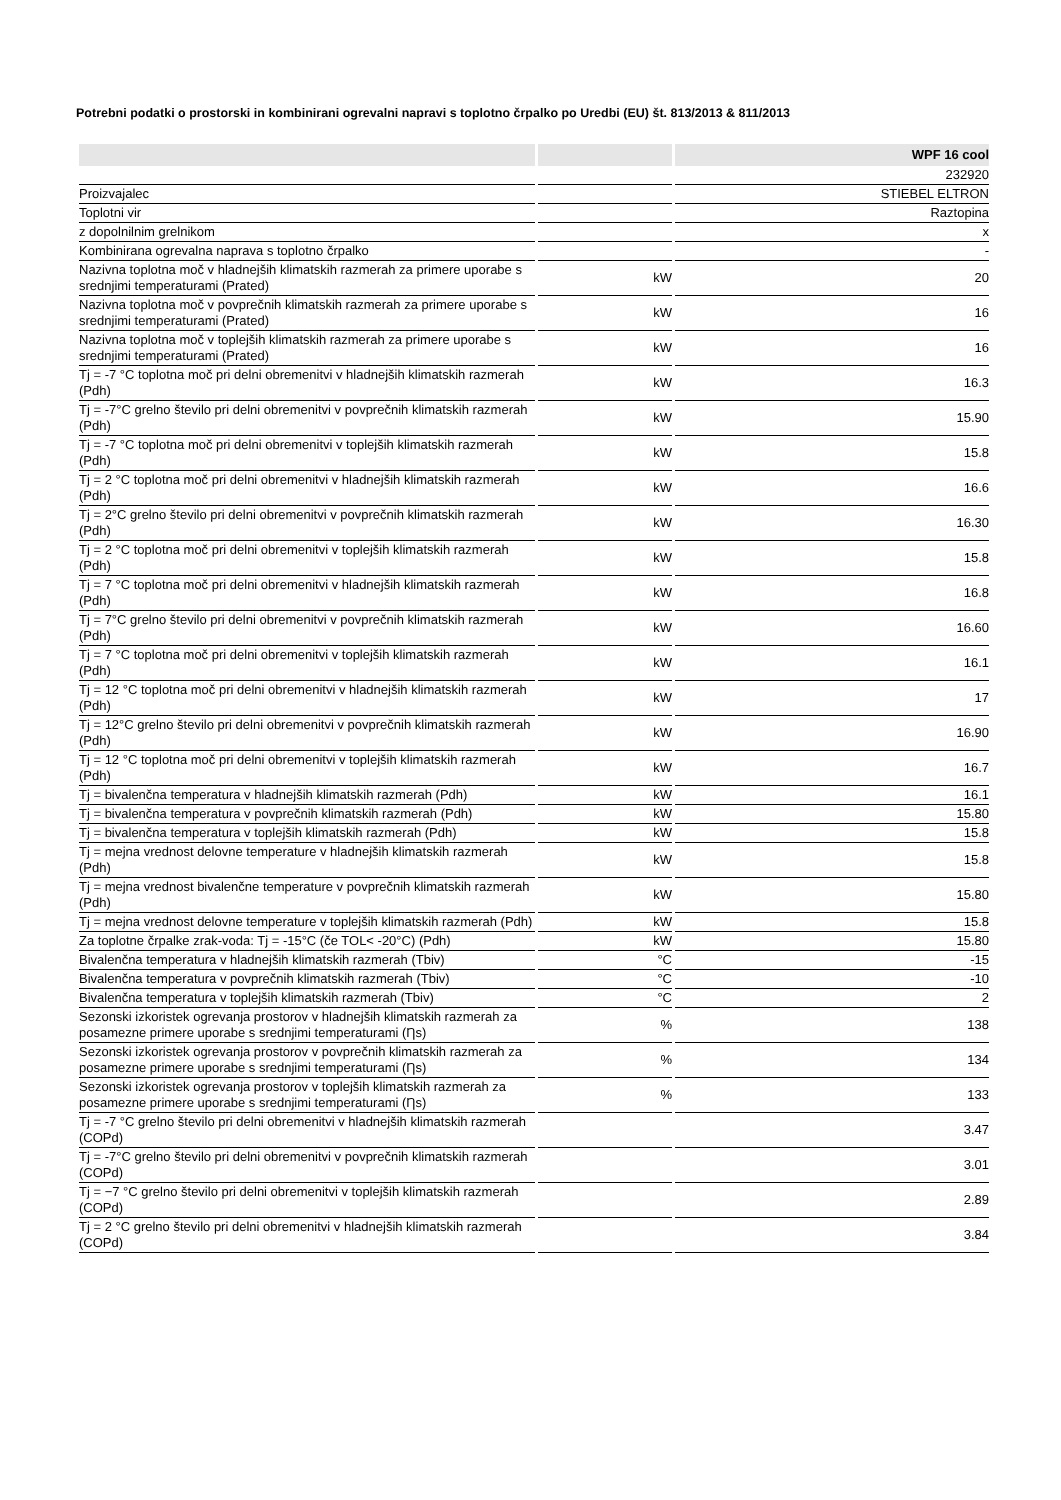Potrebni podatki o prostorski in kombinirani ogrevalni napravi s toplotno črpalko po Uredbi (EU) št. 813/2013 & 811/2013
| | | WPF 16 cool |
| --- | --- | --- |
| | | 232920 |
| Proizvajalec | | STIEBEL ELTRON |
| Toplotni vir | | Raztopina |
| z dopolnilnim grelnikom | | x |
| Kombinirana ogrevalna naprava s toplotno črpalko | | - |
| Nazivna toplotna moč v hladnejših klimatskih razmerah za primere uporabe s srednjimi temperaturami (Prated) | kW | 20 |
| Nazivna toplotna moč v povprečnih klimatskih razmerah za primere uporabe s srednjimi temperaturami (Prated) | kW | 16 |
| Nazivna toplotna moč v toplejših klimatskih razmerah za primere uporabe s srednjimi temperaturami (Prated) | kW | 16 |
| Tj = -7 °C toplotna moč pri delni obremenitvi v hladnejših klimatskih razmerah (Pdh) | kW | 16.3 |
| Tj = -7°C grelno število pri delni obremenitvi v povprečnih klimatskih razmerah (Pdh) | kW | 15.90 |
| Tj = -7 °C toplotna moč pri delni obremenitvi v toplejših klimatskih razmerah (Pdh) | kW | 15.8 |
| Tj = 2 °C toplotna moč pri delni obremenitvi v hladnejših klimatskih razmerah (Pdh) | kW | 16.6 |
| Tj = 2°C grelno število pri delni obremenitvi v povprečnih klimatskih razmerah (Pdh) | kW | 16.30 |
| Tj = 2 °C toplotna moč pri delni obremenitvi v toplejših klimatskih razmerah (Pdh) | kW | 15.8 |
| Tj = 7 °C toplotna moč pri delni obremenitvi v hladnejših klimatskih razmerah (Pdh) | kW | 16.8 |
| Tj = 7°C grelno število pri delni obremenitvi v povprečnih klimatskih razmerah (Pdh) | kW | 16.60 |
| Tj = 7 °C toplotna moč pri delni obremenitvi v toplejših klimatskih razmerah (Pdh) | kW | 16.1 |
| Tj = 12 °C toplotna moč pri delni obremenitvi v hladnejših klimatskih razmerah (Pdh) | kW | 17 |
| Tj = 12°C grelno število pri delni obremenitvi v povprečnih klimatskih razmerah (Pdh) | kW | 16.90 |
| Tj = 12 °C toplotna moč pri delni obremenitvi v toplejših klimatskih razmerah (Pdh) | kW | 16.7 |
| Tj = bivalenčna temperatura v hladnejših klimatskih razmerah (Pdh) | kW | 16.1 |
| Tj = bivalenčna temperatura v povprečnih klimatskih razmerah (Pdh) | kW | 15.80 |
| Tj = bivalenčna temperatura v toplejših klimatskih razmerah (Pdh) | kW | 15.8 |
| Tj = mejna vrednost delovne temperature v hladnejših klimatskih razmerah (Pdh) | kW | 15.8 |
| Tj = mejna vrednost bivalenčne temperature v povprečnih klimatskih razmerah (Pdh) | kW | 15.80 |
| Tj = mejna vrednost delovne temperature v toplejših klimatskih razmerah (Pdh) | kW | 15.8 |
| Za toplotne črpalke zrak-voda: Tj = -15°C (če TOL< -20°C) (Pdh) | kW | 15.80 |
| Bivalenčna temperatura v hladnejših klimatskih razmerah (Tbiv) | °C | -15 |
| Bivalenčna temperatura v povprečnih klimatskih razmerah (Tbiv) | °C | -10 |
| Bivalenčna temperatura v toplejših klimatskih razmerah (Tbiv) | °C | 2 |
| Sezonski izkoristek ogrevanja prostorov v hladnejših klimatskih razmerah za posamezne primere uporabe s srednjimi temperaturami (Ƞs) | % | 138 |
| Sezonski izkoristek ogrevanja prostorov v povprečnih klimatskih razmerah za posamezne primere uporabe s srednjimi temperaturami (Ƞs) | % | 134 |
| Sezonski izkoristek ogrevanja prostorov v toplejših klimatskih razmerah za posamezne primere uporabe s srednjimi temperaturami (Ƞs) | % | 133 |
| Tj = -7 °C grelno število pri delni obremenitvi v hladnejših klimatskih razmerah (COPd) | | 3.47 |
| Tj = -7°C grelno število pri delni obremenitvi v povprečnih klimatskih razmerah (COPd) | | 3.01 |
| Tj = −7 °C grelno število pri delni obremenitvi v toplejših klimatskih razmerah (COPd) | | 2.89 |
| Tj = 2 °C grelno število pri delni obremenitvi v hladnejših klimatskih razmerah (COPd) | | 3.84 |